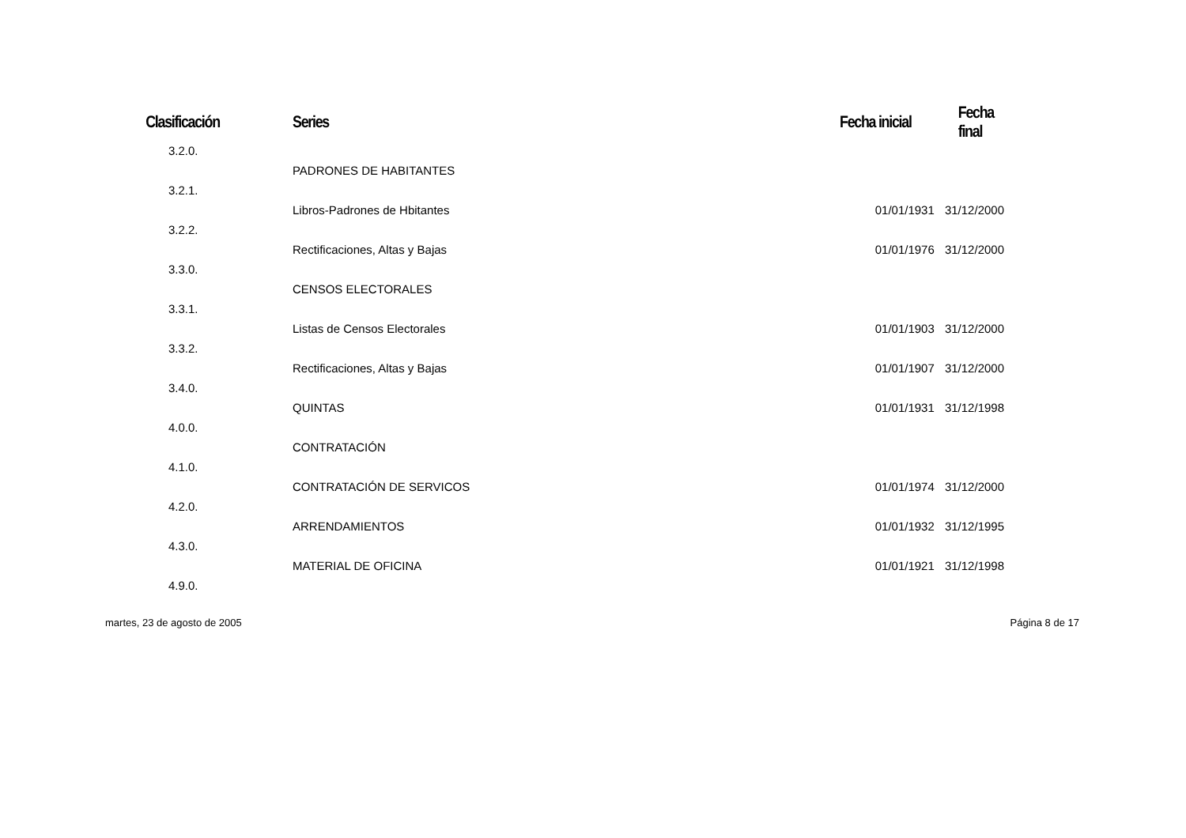| Clasificación | Series | Fecha inicial | Fecha final |
| --- | --- | --- | --- |
| 3.2.0. | | | |
| | PADRONES DE HABITANTES | | |
| 3.2.1. | | | |
| | Libros-Padrones de Hbitantes | 01/01/1931 | 31/12/2000 |
| 3.2.2. | | | |
| | Rectificaciones, Altas y Bajas | 01/01/1976 | 31/12/2000 |
| 3.3.0. | | | |
| | CENSOS ELECTORALES | | |
| 3.3.1. | | | |
| | Listas de Censos Electorales | 01/01/1903 | 31/12/2000 |
| 3.3.2. | | | |
| | Rectificaciones, Altas y Bajas | 01/01/1907 | 31/12/2000 |
| 3.4.0. | | | |
| | QUINTAS | 01/01/1931 | 31/12/1998 |
| 4.0.0. | | | |
| | CONTRATACIÓN | | |
| 4.1.0. | | | |
| | CONTRATACIÓN DE SERVICOS | 01/01/1974 | 31/12/2000 |
| 4.2.0. | | | |
| | ARRENDAMIENTOS | 01/01/1932 | 31/12/1995 |
| 4.3.0. | | | |
| | MATERIAL DE OFICINA | 01/01/1921 | 31/12/1998 |
| 4.9.0. | | | |
martes, 23 de agosto de 2005 Página 8 de 17